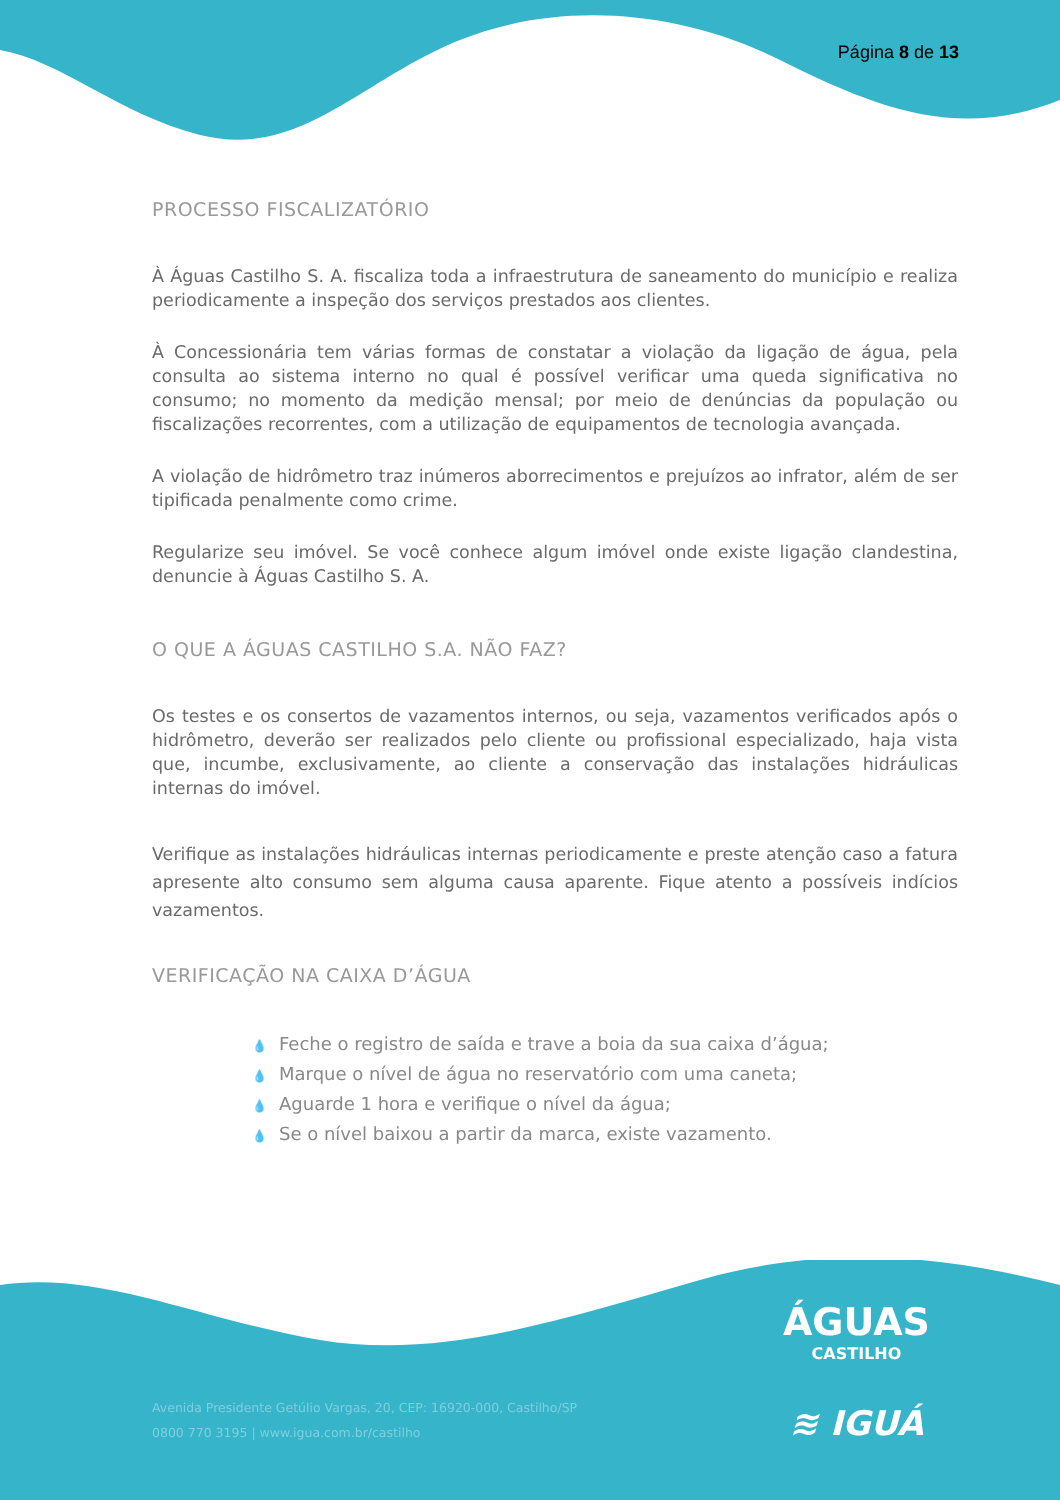Página 8 de 13
PROCESSO FISCALIZATÓRIO
À Águas Castilho S. A. fiscaliza toda a infraestrutura de saneamento do município e realiza periodicamente a inspeção dos serviços prestados aos clientes.
À Concessionária tem várias formas de constatar a violação da ligação de água, pela consulta ao sistema interno no qual é possível verificar uma queda significativa no consumo; no momento da medição mensal; por meio de denúncias da população ou fiscalizações recorrentes, com a utilização de equipamentos de tecnologia avançada.
A violação de hidrômetro traz inúmeros aborrecimentos e prejuízos ao infrator, além de ser tipificada penalmente como crime.
Regularize seu imóvel. Se você conhece algum imóvel onde existe ligação clandestina, denuncie à Águas Castilho S. A.
O QUE A ÁGUAS CASTILHO S.A. NÃO FAZ?
Os testes e os consertos de vazamentos internos, ou seja, vazamentos verificados após o hidrômetro, deverão ser realizados pelo cliente ou profissional especializado, haja vista que, incumbe, exclusivamente, ao cliente a conservação das instalações hidráulicas internas do imóvel.
Verifique as instalações hidráulicas internas periodicamente e preste atenção caso a fatura apresente alto consumo sem alguma causa aparente. Fique atento a possíveis indícios vazamentos.
VERIFICAÇÃO NA CAIXA D’ÁGUA
💧 Feche o registro de saída e trave a boia da sua caixa d’água;
💧 Marque o nível de água no reservatório com uma caneta;
💧 Aguarde 1 hora e verifique o nível da água;
💧 Se o nível baixou a partir da marca, existe vazamento.
ÁGUAS
CASTILHO
≋ IGUÁ
Avenida Presidente Getúlio Vargas, 20, CEP: 16920-000, Castilho/SP
0800 770 3195 | www.igua.com.br/castilho